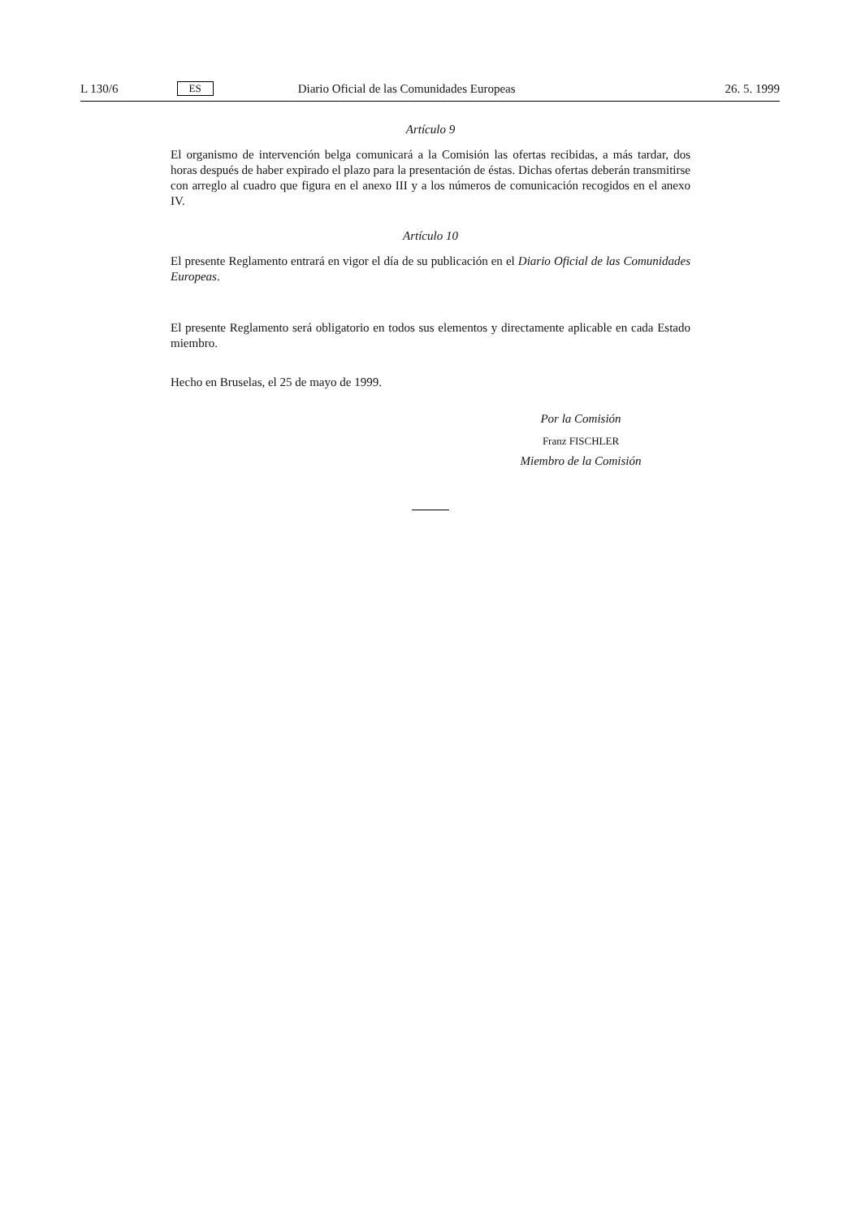L 130/6 ES Diario Oficial de las Comunidades Europeas 26. 5. 1999
Artículo 9
El organismo de intervención belga comunicará a la Comisión las ofertas recibidas, a más tardar, dos horas después de haber expirado el plazo para la presentación de éstas. Dichas ofertas deberán transmitirse con arreglo al cuadro que figura en el anexo III y a los números de comunicación recogidos en el anexo IV.
Artículo 10
El presente Reglamento entrará en vigor el día de su publicación en el Diario Oficial de las Comunidades Europeas.
El presente Reglamento será obligatorio en todos sus elementos y directamente aplicable en cada Estado miembro.
Hecho en Bruselas, el 25 de mayo de 1999.
Por la Comisión
Franz FISCHLER
Miembro de la Comisión